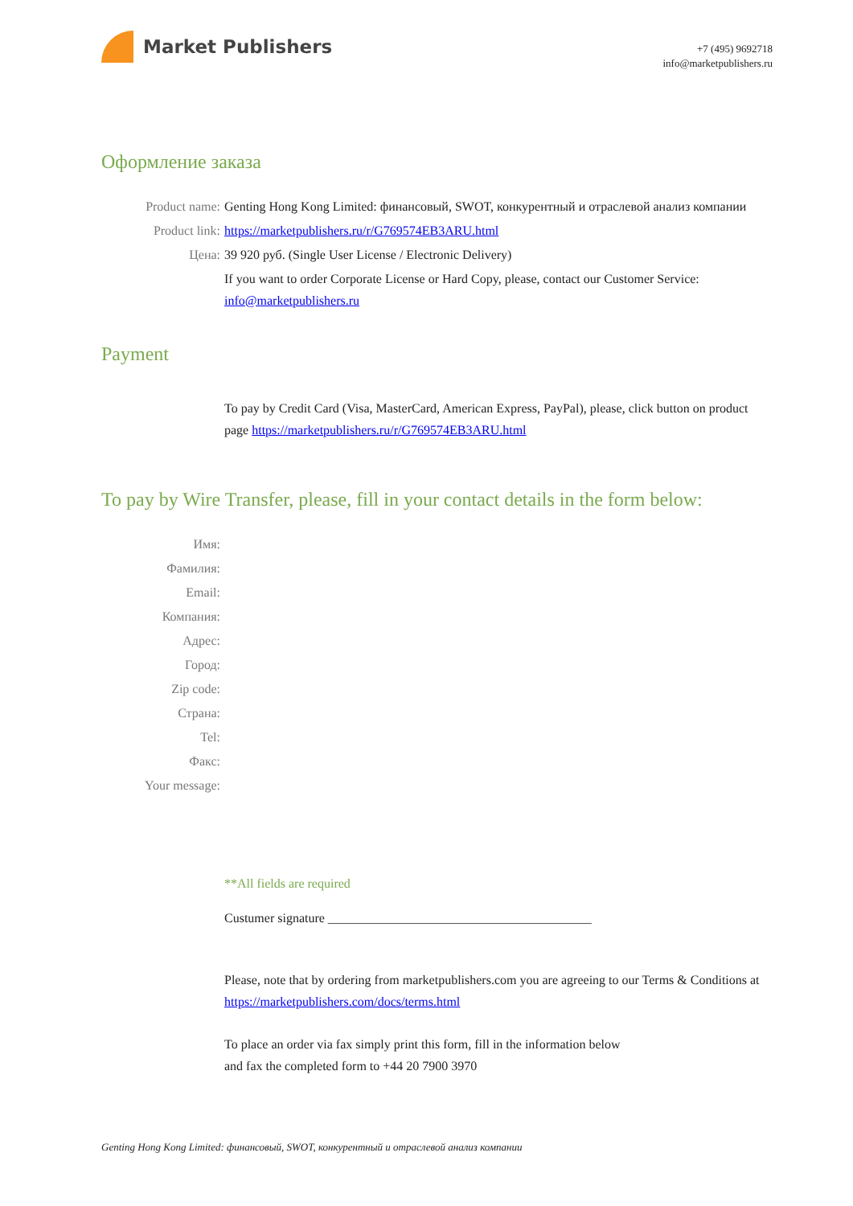Market Publishers
+7 (495) 9692718
info@marketpublishers.ru
Оформление заказа
Product name: Genting Hong Kong Limited: финансовый, SWOT, конкурентный и отраслевой анализ компании
Product link: https://marketpublishers.ru/r/G769574EB3ARU.html
Цена: 39 920 руб. (Single User License / Electronic Delivery)
If you want to order Corporate License or Hard Copy, please, contact our Customer Service:
info@marketpublishers.ru
Payment
To pay by Credit Card (Visa, MasterCard, American Express, PayPal), please, click button on product page https://marketpublishers.ru/r/G769574EB3ARU.html
To pay by Wire Transfer, please, fill in your contact details in the form below:
Имя:
Фамилия:
Email:
Компания:
Адрес:
Город:
Zip code:
Страна:
Tel:
Факс:
Your message:
**All fields are required
Custumer signature _________________________________________
Please, note that by ordering from marketpublishers.com you are agreeing to our Terms & Conditions at https://marketpublishers.com/docs/terms.html
To place an order via fax simply print this form, fill in the information below
and fax the completed form to +44 20 7900 3970
Genting Hong Kong Limited: финансовый, SWOT, конкурентный и отраслевой анализ компании